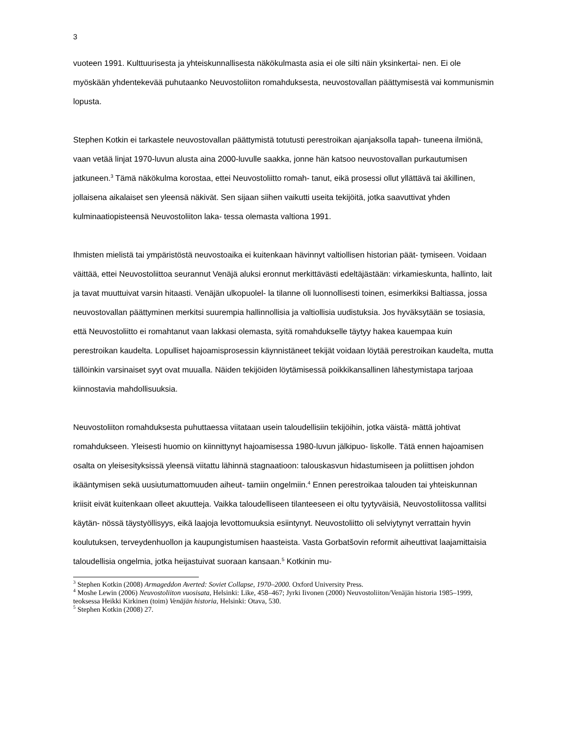3
vuoteen 1991. Kulttuurisesta ja yhteiskunnallisesta näkökulmasta asia ei ole silti näin yksinkertai- nen. Ei ole myöskään yhdentekevää puhutaanko Neuvostoliiton romahduksesta, neuvostovallan päättymisestä vai kommunismin lopusta.
Stephen Kotkin ei tarkastele neuvostovallan päättymistä totutusti perestroikan ajanjaksolla tapah- tuneena ilmiönä, vaan vetää linjat 1970-luvun alusta aina 2000-luvulle saakka, jonne hän katsoo neuvostovallan purkautumisen jatkuneen.<sup>3</sup> Tämä näkökulma korostaa, ettei Neuvostoliitto romah- tanut, eikä prosessi ollut yllättävä tai äkillinen, jollaisena aikalaiset sen yleensä näkivät. Sen sijaan siihen vaikutti useita tekijöitä, jotka saavuttivat yhden kulminaatiopisteensä Neuvostoliiton laka- tessa olemasta valtiona 1991.
Ihmisten mielistä tai ympäristöstä neuvostoaika ei kuitenkaan hävinnyt valtiollisen historian päät- tymiseen. Voidaan väittää, ettei Neuvostoliittoa seurannut Venäjä aluksi eronnut merkittävästi edeltäjästään: virkamieskunta, hallinto, lait ja tavat muuttuivat varsin hitaasti. Venäjän ulkopuolel- la tilanne oli luonnollisesti toinen, esimerkiksi Baltiassa, jossa neuvostovallan päättyminen merkitsi suurempia hallinnollisia ja valtiollisia uudistuksia. Jos hyväksytään se tosiasia, että Neuvostoliitto ei romahtanut vaan lakkasi olemasta, syitä romahdukselle täytyy hakea kauempaa kuin perestroikan kaudelta. Lopulliset hajoamisprosessin käynnistäneet tekijät voidaan löytää perestroikan kaudelta, mutta tällöinkin varsinaiset syyt ovat muualla. Näiden tekijöiden löytämisessä poikkikansallinen lähestymistapa tarjoaa kiinnostavia mahdollisuuksia.
Neuvostoliiton romahduksesta puhuttaessa viitataan usein taloudellisiin tekijöihin, jotka väistä- mättä johtivat romahdukseen. Yleisesti huomio on kiinnittynyt hajoamisessa 1980-luvun jälkipuo- liskolle. Tätä ennen hajoamisen osalta on yleisesityksissä yleensä viitattu lähinnä stagnaatioon: talouskasvun hidastumiseen ja poliittisen johdon ikääntymisen sekä uusiutumattomuuden aiheut- tamiin ongelmiin.<sup>4</sup> Ennen perestroikaa talouden tai yhteiskunnan kriisit eivät kuitenkaan olleet akuutteja. Vaikka taloudelliseen tilanteeseen ei oltu tyytyväisiä, Neuvostoliitossa vallitsi käytän- nössä täystyöllisyys, eikä laajoja levottomuuksia esiintynyt. Neuvostoliitto oli selviytynyt verrattain hyvin koulutuksen, terveydenhuollon ja kaupungistumisen haasteista. Vasta Gorbatšovin reformit aiheuttivat laajamittaisia taloudellisia ongelmia, jotka heijastuivat suoraan kansaan.<sup>5</sup> Kotkinin mu-
<sup>3</sup> Stephen Kotkin (2008) Armageddon Averted: Soviet Collapse, 1970–2000. Oxford University Press.
<sup>4</sup> Moshe Lewin (2006) Neuvostoliiton vuosisata, Helsinki: Like, 458–467; Jyrki Iivonen (2000) Neuvostoliiton/Venäjän historia 1985–1999, teoksessa Heikki Kirkinen (toim) Venäjän historia, Helsinki: Otava, 530.
<sup>5</sup> Stephen Kotkin (2008) 27.